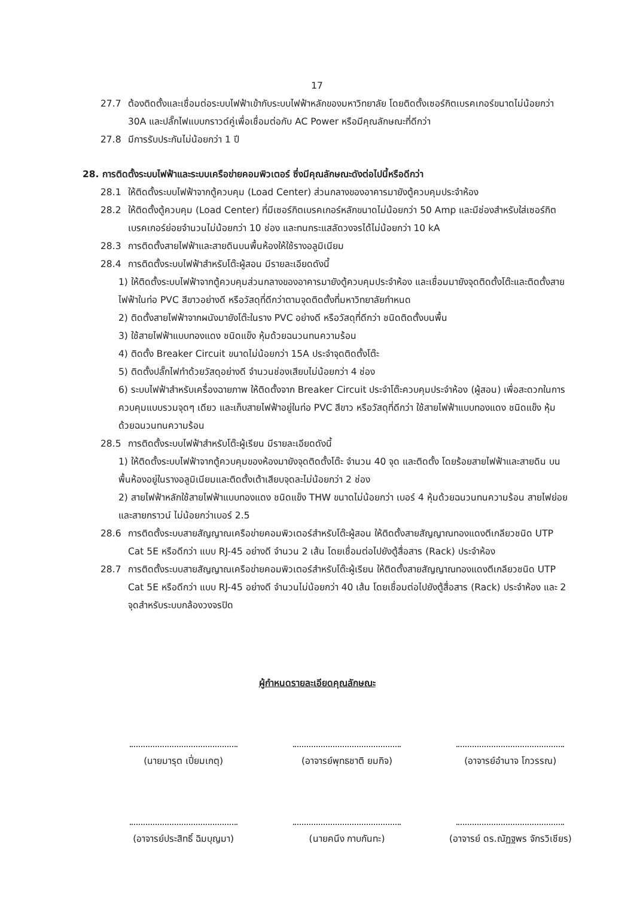17
27.7 ต้องติดตั้งและเชื่อมต่อระบบไฟฟ้าเข้ากับระบบไฟฟ้าหลักของมหาวิทยาลัย โดยติดตั้งเซอร์กิตเบรคเกอร์ขนาดไม่น้อยกว่า 30A และปลั๊กไฟแบบกราวด์คู่เพื่อเชื่อมต่อกับ AC Power หรือมีคุณลักษณะที่ดีกว่า
27.8 มีการรับประกันไม่น้อยกว่า 1 ปี
28. การติดตั้งระบบไฟฟ้าและระบบเครือข่ายคอมพิวเตอร์ ซึ่งมีคุณลักษณะดังต่อไปนี้หรือดีกว่า
28.1 ให้ติดตั้งระบบไฟฟ้าจากตู้ควบคุม (Load Center) ส่วนกลางของอาคารมายังตู้ควบคุมประจำห้อง
28.2 ให้ติดตั้งตู้ควบคุม (Load Center) ที่มีเซอร์กิตเบรคเกอร์หลักขนาดไม่น้อยกว่า 50 Amp และมีช่องสำหรับใส่เซอร์กิตเบรคเกอร์ย่อยจำนวนไม่น้อยกว่า 10 ช่อง และทนกระแสลัดวงจรได้ไม่น้อยกว่า 10 kA
28.3 การติดตั้งสายไฟฟ้าและสายดินบนพื้นห้องให้ใช้รางอลูมิเนียม
28.4 การติดตั้งระบบไฟฟ้าสำหรับโต๊ะผู้สอน มีรายละเอียดดังนี้
1) ให้ติดตั้งระบบไฟฟ้าจากตู้ควบคุมส่วนกลางของอาคารมายังตู้ควบคุมประจำห้อง และเชื่อมมายังจุดติดตั้งโต๊ะและติดตั้งสายไฟฟ้าในท่อ PVC สีขาวอย่างดี หรือวัสดุที่ดีกว่าตามจุดติดตั้งที่มหาวิทยาลัยกำหนด
2) ติดตั้งสายไฟฟ้าจากผนังมายังโต๊ะในราง PVC อย่างดี หรือวัสดุที่ดีกว่า ชนิดติดตั้งบนพื้น
3) ใช้สายไฟฟ้าแบบทองแดง ชนิดแข็ง หุ้มด้วยฉนวนทนความร้อน
4) ติดตั้ง Breaker Circuit ขนาดไม่น้อยกว่า 15A ประจำจุดติดตั้งโต๊ะ
5) ติดตั้งปลั๊กไฟทำด้วยวัสดุอย่างดี จำนวนช่องเสียบไม่น้อยกว่า 4 ช่อง
6) ระบบไฟฟ้าสำหรับเครื่องฉายภาพ ให้ติดตั้งจาก Breaker Circuit ประจำโต๊ะควบคุมประจำห้อง (ผู้สอน) เพื่อสะดวกในการควบคุมแบบรวมจุดๆ เดียว และเก็บสายไฟฟ้าอยู่ในท่อ PVC สีขาว หรือวัสดุที่ดีกว่า ใช้สายไฟฟ้าแบบทองแดง ชนิดแข็ง หุ้มด้วยฉนวนทนความร้อน
28.5 การติดตั้งระบบไฟฟ้าสำหรับโต๊ะผู้เรียน มีรายละเอียดดังนี้
1) ให้ติดตั้งระบบไฟฟ้าจากตู้ควบคุมของห้องมายังจุดติดตั้งโต๊ะ จำนวน 40 จุด และติดตั้ง โดยร้อยสายไฟฟ้าและสายดิน บนพื้นห้องอยู่ในรางอลูมิเนียมและติดตั้งเต้าเสียบจุดละไม่น้อยกว่า 2 ช่อง
2) สายไฟฟ้าหลักใช้สายไฟฟ้าแบบทองแดง ชนิดแข็ง THW ขนาดไม่น้อยกว่า เบอร์ 4 หุ้มด้วยฉนวนทนความร้อน สายไฟย่อยและสายกราวน์ ไม่น้อยกว่าเบอร์ 2.5
28.6 การติดตั้งระบบสายสัญญาณเครือข่ายคอมพิวเตอร์สำหรับโต๊ะผู้สอน ให้ติดตั้งสายสัญญาณทองแดงตีเกลียวชนิด UTP Cat 5E หรือดีกว่า แบบ RJ-45 อย่างดี จำนวน 2 เส้น โดยเชื่อมต่อไปยังตู้สื่อสาร (Rack) ประจำห้อง
28.7 การติดตั้งระบบสายสัญญาณเครือข่ายคอมพิวเตอร์สำหรับโต๊ะผู้เรียน ให้ติดตั้งสายสัญญาณทองแดงตีเกลียวชนิด UTP Cat 5E หรือดีกว่า แบบ RJ-45 อย่างดี จำนวนไม่น้อยกว่า 40 เส้น โดยเชื่อมต่อไปยังตู้สื่อสาร (Rack) ประจำห้อง และ 2 จุดสำหรับระบบกล้องวงจรปิด
ผู้กำหนดรายละเอียดคุณลักษณะ
(นายมารุต เปี่ยมเกตุ)
(อาจารย์พุทธชาติ ยมกิจ)
(อาจารย์อำนาจ โกวรรณ)
(อาจารย์ประสิทธิ์ ฉิมบุญมา)
(นายคนึง กาบกันทะ)
(อาจารย์ ดร.ณัฏฐพร จักรวิเชียร)